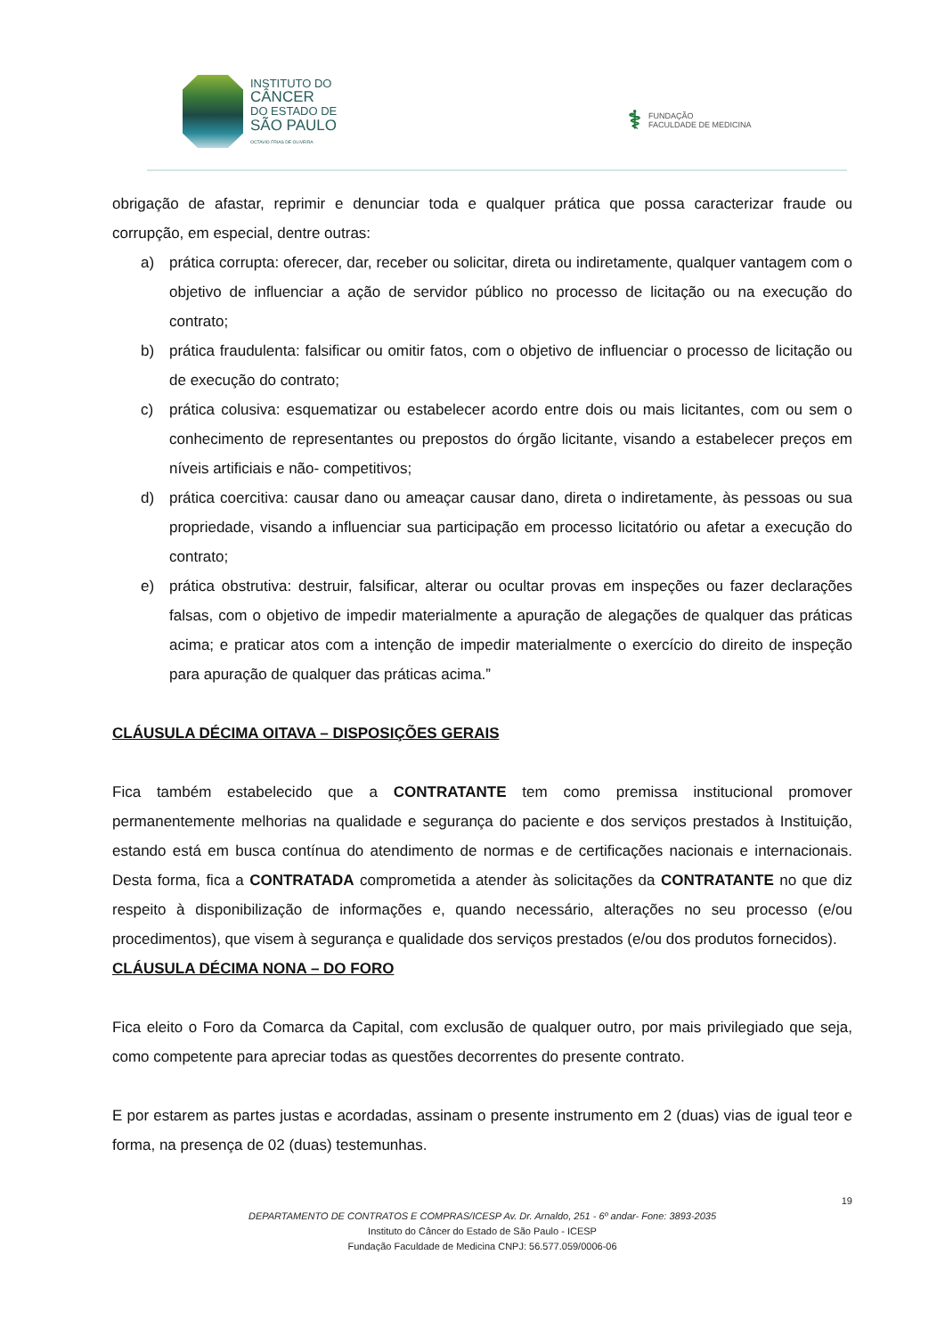INSTITUTO DO
CÂNCER
DO ESTADO DE
SÃO PAULO
OCTAVIO FRIAS DE OLIVEIRA
⚕ FUNDAÇÃO
FACULDADE DE MEDICINA
obrigação de afastar, reprimir e denunciar toda e qualquer prática que possa caracterizar fraude ou corrupção, em especial, dentre outras:
a) prática corrupta: oferecer, dar, receber ou solicitar, direta ou indiretamente, qualquer vantagem com o objetivo de influenciar a ação de servidor público no processo de licitação ou na execução do contrato;
b) prática fraudulenta: falsificar ou omitir fatos, com o objetivo de influenciar o processo de licitação ou de execução do contrato;
c) prática colusiva: esquematizar ou estabelecer acordo entre dois ou mais licitantes, com ou sem o conhecimento de representantes ou prepostos do órgão licitante, visando a estabelecer preços em níveis artificiais e não- competitivos;
d) prática coercitiva: causar dano ou ameaçar causar dano, direta o indiretamente, às pessoas ou sua propriedade, visando a influenciar sua participação em processo licitatório ou afetar a execução do contrato;
e) prática obstrutiva: destruir, falsificar, alterar ou ocultar provas em inspeções ou fazer declarações falsas, com o objetivo de impedir materialmente a apuração de alegações de qualquer das práticas acima; e praticar atos com a intenção de impedir materialmente o exercício do direito de inspeção para apuração de qualquer das práticas acima.”
CLÁUSULA DÉCIMA OITAVA – DISPOSIÇÕES GERAIS
Fica também estabelecido que a CONTRATANTE tem como premissa institucional promover permanentemente melhorias na qualidade e segurança do paciente e dos serviços prestados à Instituição, estando está em busca contínua do atendimento de normas e de certificações nacionais e internacionais. Desta forma, fica a CONTRATADA comprometida a atender às solicitações da CONTRATANTE no que diz respeito à disponibilização de informações e, quando necessário, alterações no seu processo (e/ou procedimentos), que visem à segurança e qualidade dos serviços prestados (e/ou dos produtos fornecidos).
CLÁUSULA DÉCIMA NONA – DO FORO
Fica eleito o Foro da Comarca da Capital, com exclusão de qualquer outro, por mais privilegiado que seja, como competente para apreciar todas as questões decorrentes do presente contrato.
E por estarem as partes justas e acordadas, assinam o presente instrumento em 2 (duas) vias de igual teor e forma, na presença de 02 (duas) testemunhas.
19
DEPARTAMENTO DE CONTRATOS E COMPRAS/ICESP Av. Dr. Arnaldo, 251 - 6º andar- Fone: 3893-2035
Instituto do Câncer do Estado de São Paulo - ICESP
Fundação Faculdade de Medicina CNPJ: 56.577.059/0006-06